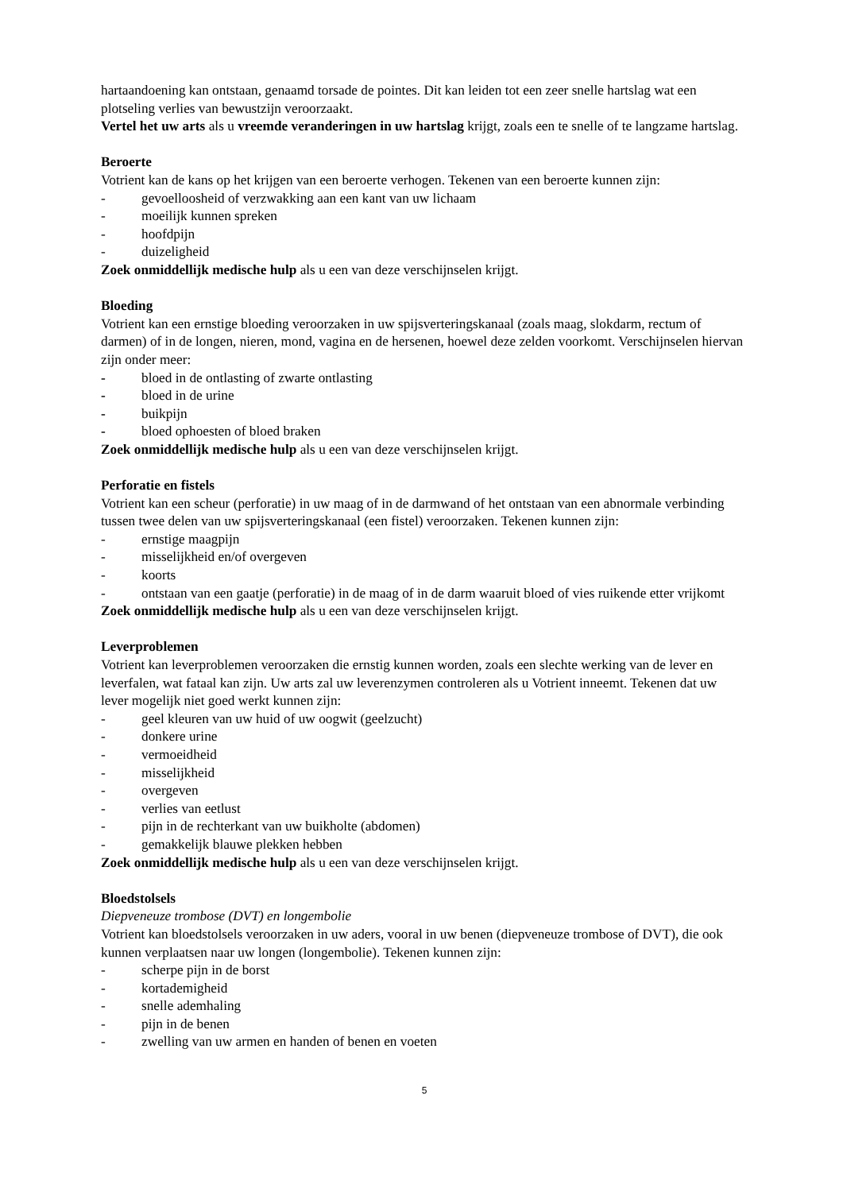hartaandoening kan ontstaan, genaamd torsade de pointes. Dit kan leiden tot een zeer snelle hartslag wat een plotseling verlies van bewustzijn veroorzaakt.
Vertel het uw arts als u vreemde veranderingen in uw hartslag krijgt, zoals een te snelle of te langzame hartslag.
Beroerte
Votrient kan de kans op het krijgen van een beroerte verhogen. Tekenen van een beroerte kunnen zijn:
- gevoelloosheid of verzwakking aan een kant van uw lichaam
- moeilijk kunnen spreken
- hoofdpijn
- duizeligheid
Zoek onmiddellijk medische hulp als u een van deze verschijnselen krijgt.
Bloeding
Votrient kan een ernstige bloeding veroorzaken in uw spijsverteringskanaal (zoals maag, slokdarm, rectum of darmen) of in de longen, nieren, mond, vagina en de hersenen, hoewel deze zelden voorkomt. Verschijnselen hiervan zijn onder meer:
- bloed in de ontlasting of zwarte ontlasting
- bloed in de urine
- buikpijn
- bloed ophoesten of bloed braken
Zoek onmiddellijk medische hulp als u een van deze verschijnselen krijgt.
Perforatie en fistels
Votrient kan een scheur (perforatie) in uw maag of in de darmwand of het ontstaan van een abnormale verbinding tussen twee delen van uw spijsverteringskanaal (een fistel) veroorzaken. Tekenen kunnen zijn:
- ernstige maagpijn
- misselijkheid en/of overgeven
- koorts
- ontstaan van een gaatje (perforatie) in de maag of in de darm waaruit bloed of vies ruikende etter vrijkomt
Zoek onmiddellijk medische hulp als u een van deze verschijnselen krijgt.
Leverproblemen
Votrient kan leverproblemen veroorzaken die ernstig kunnen worden, zoals een slechte werking van de lever en leverfalen, wat fataal kan zijn. Uw arts zal uw leverenzymen controleren als u Votrient inneemt. Tekenen dat uw lever mogelijk niet goed werkt kunnen zijn:
- geel kleuren van uw huid of uw oogwit (geelzucht)
- donkere urine
- vermoeidheid
- misselijkheid
- overgeven
- verlies van eetlust
- pijn in de rechterkant van uw buikholte (abdomen)
- gemakkelijk blauwe plekken hebben
Zoek onmiddellijk medische hulp als u een van deze verschijnselen krijgt.
Bloedstolsels
Diepveneuze trombose (DVT) en longembolie
Votrient kan bloedstolsels veroorzaken in uw aders, vooral in uw benen (diepveneuze trombose of DVT), die ook kunnen verplaatsen naar uw longen (longembolie). Tekenen kunnen zijn:
- scherpe pijn in de borst
- kortademigheid
- snelle ademhaling
- pijn in de benen
- zwelling van uw armen en handen of benen en voeten
5